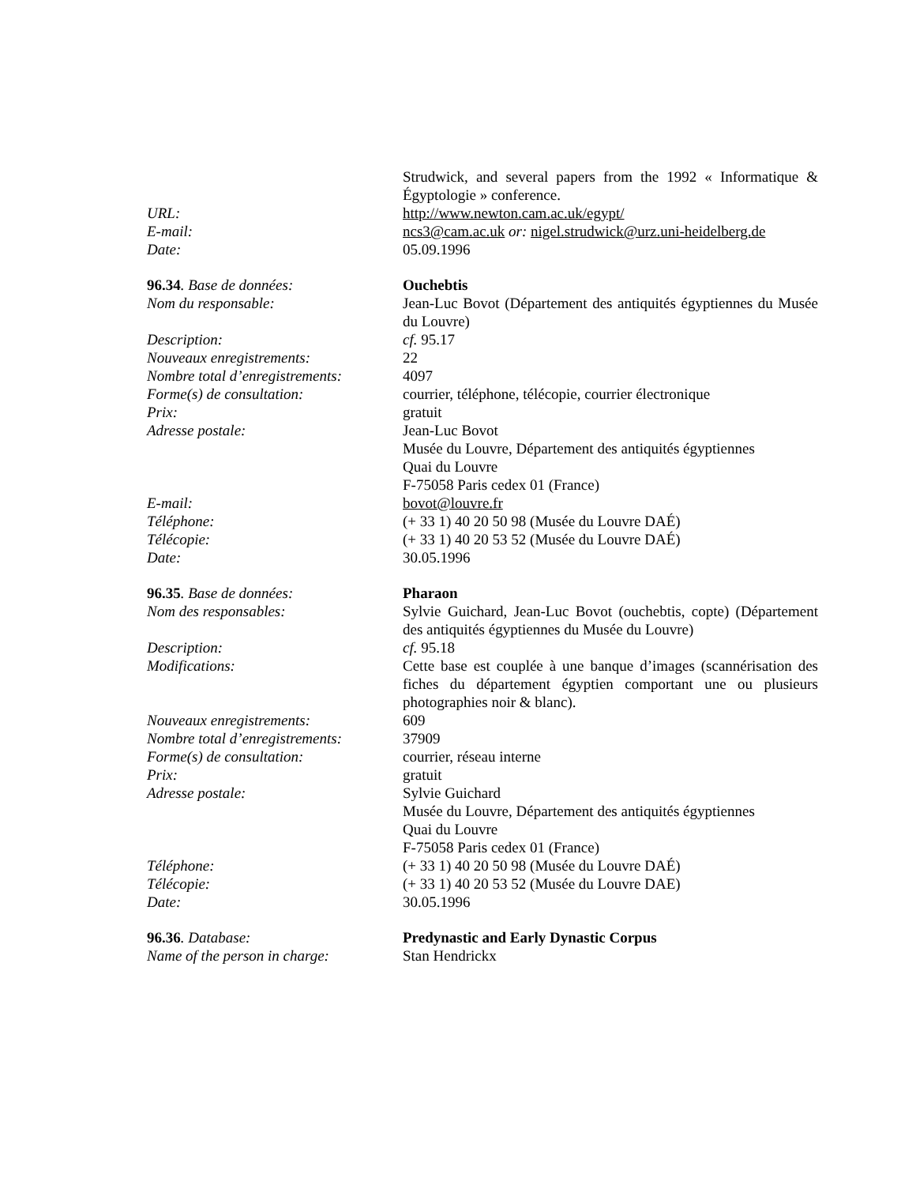| | Strudwick, and several papers from the 1992 « Informatique & Égyptologie » conference. |
| URL: | http://www.newton.cam.ac.uk/egypt/ |
| E-mail: | ncs3@cam.ac.uk or: nigel.strudwick@urz.uni-heidelberg.de |
| Date: | 05.09.1996 |
| 96.34 . Base de données: | Ouchebtis |
| Nom du responsable: | Jean-Luc Bovot (Département des antiquités égyptiennes du Musée du Louvre) |
| Description: | cf. 95.17 |
| Nouveaux enregistrements: | 22 |
| Nombre total d’enregistrements: | 4097 |
| Forme(s) de consultation: | courrier, téléphone, télécopie, courrier électronique |
| Prix: | gratuit |
| Adresse postale: | Jean-Luc Bovot Musée du Louvre, Département des antiquités égyptiennes Quai du Louvre F-75058 Paris cedex 01 (France) |
| E-mail: | bovot@louvre.fr |
| Téléphone: | (+ 33 1) 40 20 50 98 (Musée du Louvre DAÉ) |
| Télécopie: | (+ 33 1) 40 20 53 52 (Musée du Louvre DAÉ) |
| Date: | 30.05.1996 |
| 96.35 . Base de données: | Pharaon |
| Nom des responsables: | Sylvie Guichard, Jean-Luc Bovot (ouchebtis, copte) (Département des antiquités égyptiennes du Musée du Louvre) |
| Description: | cf. 95.18 |
| Modifications: | Cette base est couplée à une banque d’images (scannérisation des fiches du département égyptien comportant une ou plusieurs photographies noir & blanc). |
| Nouveaux enregistrements: | 609 |
| Nombre total d’enregistrements: | 37909 |
| Forme(s) de consultation: | courrier, réseau interne |
| Prix: | gratuit |
| Adresse postale: | Sylvie Guichard Musée du Louvre, Département des antiquités égyptiennes Quai du Louvre F-75058 Paris cedex 01 (France) |
| Téléphone: | (+ 33 1) 40 20 50 98 (Musée du Louvre DAÉ) |
| Télécopie: | (+ 33 1) 40 20 53 52 (Musée du Louvre DAE) |
| Date: | 30.05.1996 |
| 96.36 . Database: | Predynastic and Early Dynastic Corpus |
| Name of the person in charge: | Stan Hendrickx |